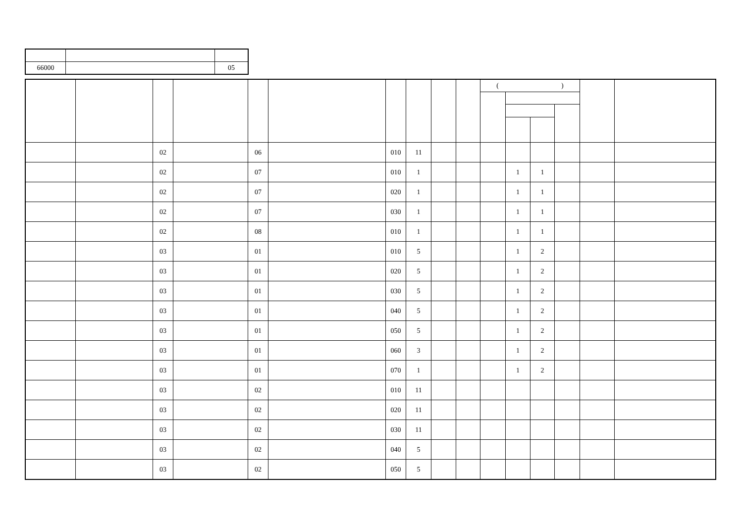| 66000 | | 05 |
| | | | | | | | | | | ( ) | | | | | |
| --- | --- | --- | --- | --- | --- | --- | --- | --- | --- | --- | --- | --- | --- | --- | --- |
| | | 02 | | 06 | | 010 | 11 | | | | | | | | |
| | | 02 | | 07 | | 010 | 1 | | | | 1 | 1 | | | |
| | | 02 | | 07 | | 020 | 1 | | | | 1 | 1 | | | |
| | | 02 | | 07 | | 030 | 1 | | | | 1 | 1 | | | |
| | | 02 | | 08 | | 010 | 1 | | | | 1 | 1 | | | |
| | | 03 | | 01 | | 010 | 5 | | | | 1 | 2 | | | |
| | | 03 | | 01 | | 020 | 5 | | | | 1 | 2 | | | |
| | | 03 | | 01 | | 030 | 5 | | | | 1 | 2 | | | |
| | | 03 | | 01 | | 040 | 5 | | | | 1 | 2 | | | |
| | | 03 | | 01 | | 050 | 5 | | | | 1 | 2 | | | |
| | | 03 | | 01 | | 060 | 3 | | | | 1 | 2 | | | |
| | | 03 | | 01 | | 070 | 1 | | | | 1 | 2 | | | |
| | | 03 | | 02 | | 010 | 11 | | | | | | | | |
| | | 03 | | 02 | | 020 | 11 | | | | | | | | |
| | | 03 | | 02 | | 030 | 11 | | | | | | | | |
| | | 03 | | 02 | | 040 | 5 | | | | | | | | |
| | | 03 | | 02 | | 050 | 5 | | | | | | | | |